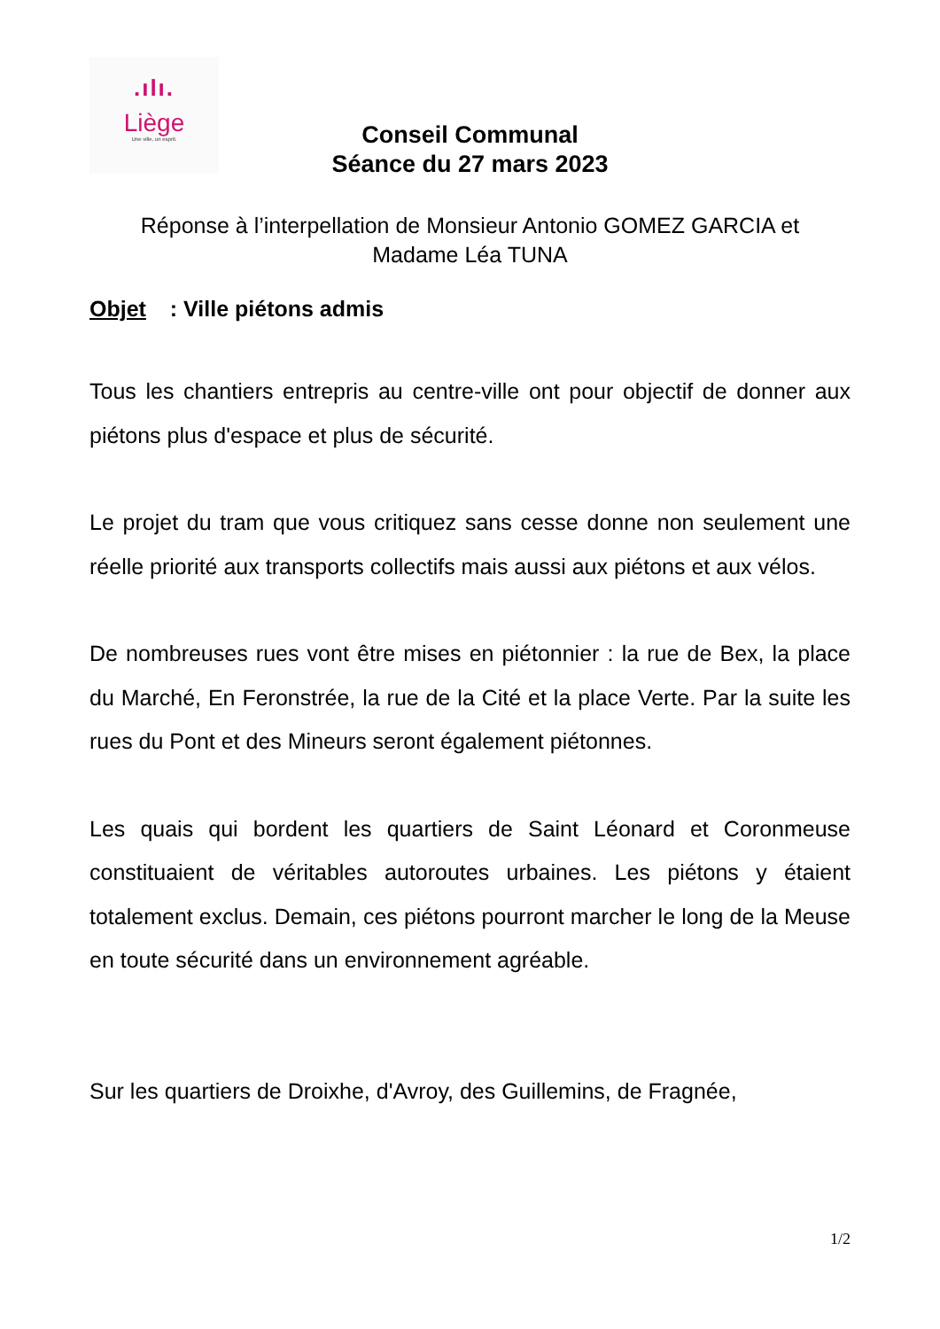.ılı.
Liège
Une ville, un esprit.
Conseil Communal
Séance du 27 mars 2023
Réponse à l’interpellation de Monsieur Antonio GOMEZ GARCIA et
Madame Léa TUNA
Objet : Ville piétons admis
Tous les chantiers entrepris au centre-ville ont pour objectif de donner aux piétons plus d'espace et plus de sécurité.
Le projet du tram que vous critiquez sans cesse donne non seulement une réelle priorité aux transports collectifs mais aussi aux piétons et aux vélos.
De nombreuses rues vont être mises en piétonnier : la rue de Bex, la place du Marché, En Feronstrée, la rue de la Cité et la place Verte. Par la suite les rues du Pont et des Mineurs seront également piétonnes.
Les quais qui bordent les quartiers de Saint Léonard et Coronmeuse constituaient de véritables autoroutes urbaines. Les piétons y étaient totalement exclus. Demain, ces piétons pourront marcher le long de la Meuse en toute sécurité dans un environnement agréable.
Sur les quartiers de Droixhe, d'Avroy, des Guillemins, de Fragnée,
1/2